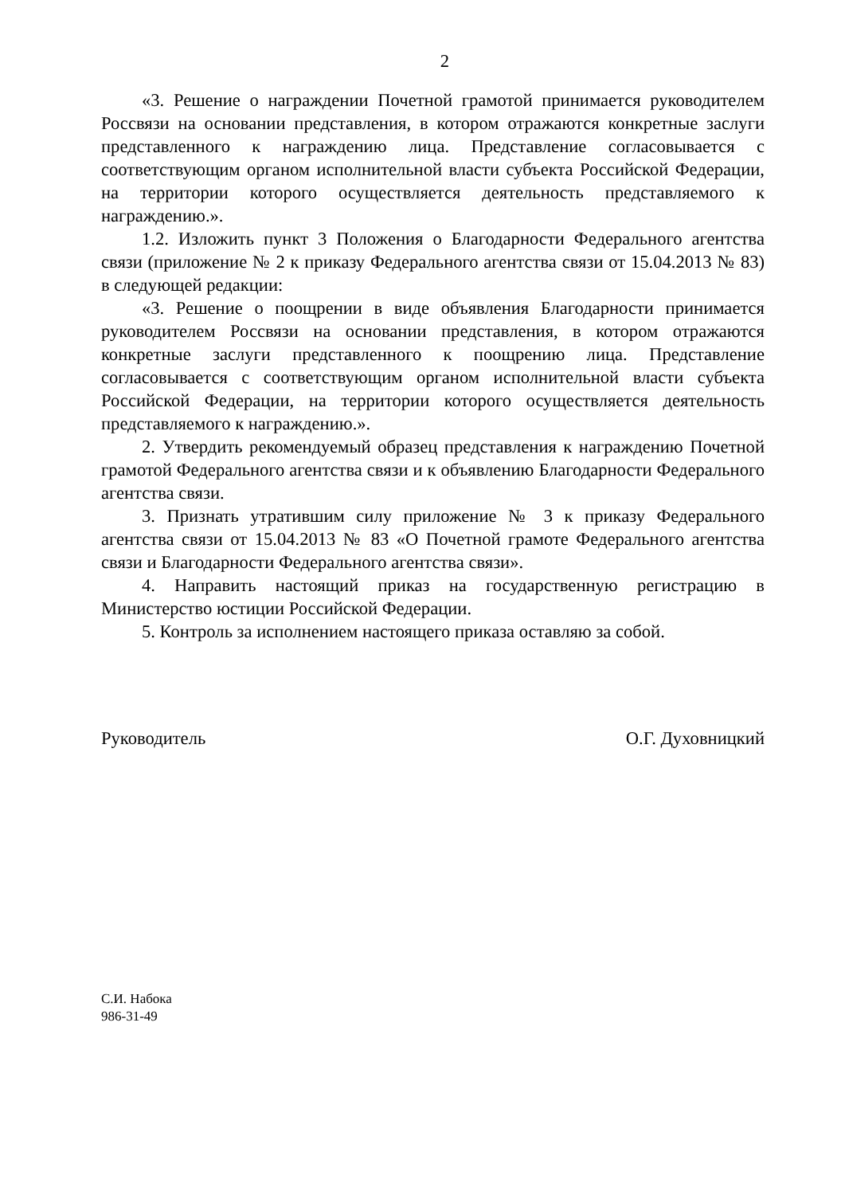2
«3. Решение о награждении Почетной грамотой принимается руководителем Россвязи на основании представления, в котором отражаются конкретные заслуги представленного к награждению лица. Представление согласовывается с соответствующим органом исполнительной власти субъекта Российской Федерации, на территории которого осуществляется деятельность представляемого к награждению.».
1.2. Изложить пункт 3 Положения о Благодарности Федерального агентства связи (приложение № 2 к приказу Федерального агентства связи от 15.04.2013 № 83) в следующей редакции:
«3. Решение о поощрении в виде объявления Благодарности принимается руководителем Россвязи на основании представления, в котором отражаются конкретные заслуги представленного к поощрению лица. Представление согласовывается с соответствующим органом исполнительной власти субъекта Российской Федерации, на территории которого осуществляется деятельность представляемого к награждению.».
2. Утвердить рекомендуемый образец представления к награждению Почетной грамотой Федерального агентства связи и к объявлению Благодарности Федерального агентства связи.
3. Признать утратившим силу приложение № 3 к приказу Федерального агентства связи от 15.04.2013 № 83 «О Почетной грамоте Федерального агентства связи и Благодарности Федерального агентства связи».
4. Направить настоящий приказ на государственную регистрацию в Министерство юстиции Российской Федерации.
5. Контроль за исполнением настоящего приказа оставляю за собой.
Руководитель О.Г. Духовницкий
С.И. Набока
986-31-49